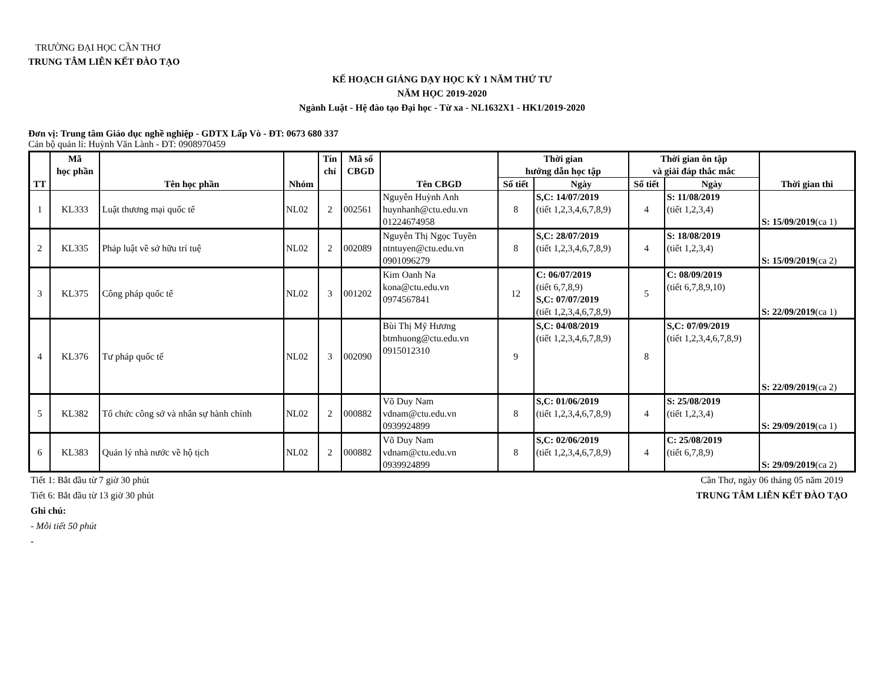TRƯỜNG ĐẠI HỌC CẦN THƠ
TRUNG TÂM LIÊN KẾT ĐÀO TẠO
KẾ HOẠCH GIẢNG DẠY HỌC KỲ 1 NĂM THỨ TƯ
NĂM HỌC 2019-2020
Ngành Luật - Hệ đào tạo Đại học - Từ xa - NL1632X1 - HK1/2019-2020
Đơn vị: Trung tâm Giáo dục nghề nghiệp - GDTX Lấp Vò - ĐT: 0673 680 337
Cán bộ quản lí: Huỳnh Văn Lành - ĐT: 0908970459
| TT | Mã học phần | Tên học phần | Nhóm | Tín chỉ | Mã số CBGD | Tên CBGD | Thời gian hướng dẫn học tập | | Thời gian ôn tập và giải đáp thắc mắc | | Thời gian thi |
| --- | --- | --- | --- | --- | --- | --- | --- | --- | --- | --- | --- |
| | | | | | | | Số tiết | Ngày | Số tiết | Ngày | |
| 1 | KL333 | Luật thương mại quốc tế | NL02 | 2 | 002561 | Nguyễn Huỳnh Anh huynhanh@ctu.edu.vn 01224674958 | 8 | S,C: 14/07/2019 (tiết 1,2,3,4,6,7,8,9) | 4 | S: 11/08/2019 (tiết 1,2,3,4) | S: 15/09/2019 (ca 1) |
| 2 | KL335 | Pháp luật về sở hữu trí tuệ | NL02 | 2 | 002089 | Nguyễn Thị Ngọc Tuyền ntntuyen@ctu.edu.vn 0901096279 | 8 | S,C: 28/07/2019 (tiết 1,2,3,4,6,7,8,9) | 4 | S: 18/08/2019 (tiết 1,2,3,4) | S: 15/09/2019 (ca 2) |
| 3 | KL375 | Công pháp quốc tế | NL02 | 3 | 001202 | Kim Oanh Na kona@ctu.edu.vn 0974567841 | 12 | C: 06/07/2019 (tiết 6,7,8,9) S,C: 07/07/2019 (tiết 1,2,3,4,6,7,8,9) | 5 | C: 08/09/2019 (tiết 6,7,8,9,10) | S: 22/09/2019 (ca 1) |
| 4 | KL376 | Tư pháp quốc tế | NL02 | 3 | 002090 | Bùi Thị Mỹ Hương btmhuong@ctu.edu.vn 0915012310 | 9 | S,C: 04/08/2019 (tiết 1,2,3,4,6,7,8,9) | 8 | S,C: 07/09/2019 (tiết 1,2,3,4,6,7,8,9) | S: 22/09/2019 (ca 2) |
| 5 | KL382 | Tổ chức công sở và nhân sự hành chính | NL02 | 2 | 000882 | Võ Duy Nam vdnam@ctu.edu.vn 0939924899 | 8 | S,C: 01/06/2019 (tiết 1,2,3,4,6,7,8,9) | 4 | S: 25/08/2019 (tiết 1,2,3,4) | S: 29/09/2019 (ca 1) |
| 6 | KL383 | Quản lý nhà nước về hộ tịch | NL02 | 2 | 000882 | Võ Duy Nam vdnam@ctu.edu.vn 0939924899 | 8 | S,C: 02/06/2019 (tiết 1,2,3,4,6,7,8,9) | 4 | C: 25/08/2019 (tiết 6,7,8,9) | S: 29/09/2019 (ca 2) |
Tiết 1: Bắt đầu từ 7 giờ 30 phút
Tiết 6: Bắt đầu từ 13 giờ 30 phút
Ghi chú:
- Mỗi tiết 50 phút
-
Cần Thơ, ngày 06 tháng 05 năm 2019
TRUNG TÂM LIÊN KẾT ĐÀO TẠO